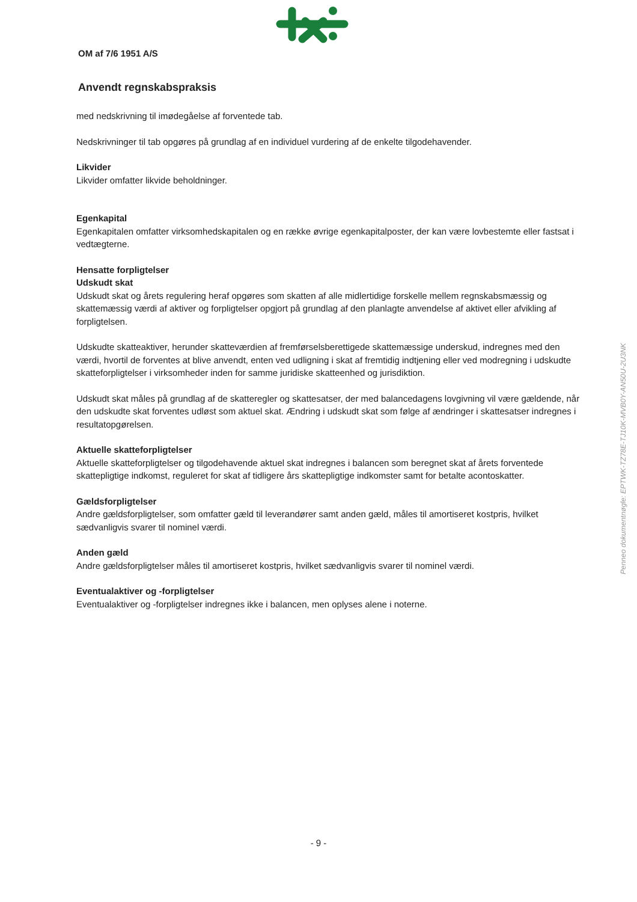OM af 7/6 1951 A/S
Anvendt regnskabspraksis
med nedskrivning til imødegåelse af forventede tab.
Nedskrivninger til tab opgøres på grundlag af en individuel vurdering af de enkelte tilgodehavender.
Likvider
Likvider omfatter likvide beholdninger.
Egenkapital
Egenkapitalen omfatter virksomhedskapitalen og en række øvrige egenkapitalposter, der kan være lovbestemte eller fastsat i vedtægterne.
Hensatte forpligtelser
Udskudt skat
Udskudt skat og årets regulering heraf opgøres som skatten af alle midlertidige forskelle mellem regnskabsmæssig og skattemæssig værdi af aktiver og forpligtelser opgjort på grundlag af den planlagte anvendelse af aktivet eller afvikling af forpligtelsen.
Udskudte skatteaktiver, herunder skatteværdien af fremførselsberettigede skattemæssige underskud, indregnes med den værdi, hvortil de forventes at blive anvendt, enten ved udligning i skat af fremtidig indtjening eller ved modregning i udskudte skatteforpligtelser i virksomheder inden for samme juridiske skatteenhed og jurisdiktion.
Udskudt skat måles på grundlag af de skatteregler og skattesatser, der med balancedagens lovgivning vil være gældende, når den udskudte skat forventes udløst som aktuel skat. Ændring i udskudt skat som følge af ændringer i skattesatser indregnes i resultatopgørelsen.
Aktuelle skatteforpligtelser
Aktuelle skatteforpligtelser og tilgodehavende aktuel skat indregnes i balancen som beregnet skat af årets forventede skattepligtige indkomst, reguleret for skat af tidligere års skattepligtige indkomster samt for betalte acontoskatter.
Gældsforpligtelser
Andre gældsforpligtelser, som omfatter gæld til leverandører samt anden gæld, måles til amortiseret kostpris, hvilket sædvanligvis svarer til nominel værdi.
Anden gæld
Andre gældsforpligtelser måles til amortiseret kostpris, hvilket sædvanligvis svarer til nominel værdi.
Eventualaktiver og -forpligtelser
Eventualaktiver og -forpligtelser indregnes ikke i balancen, men oplyses alene i noterne.
Penneo dokumentnøgle: EPTWK-TZ78E-TJ10K-MVB0Y-AN50U-2U3NK
- 9 -